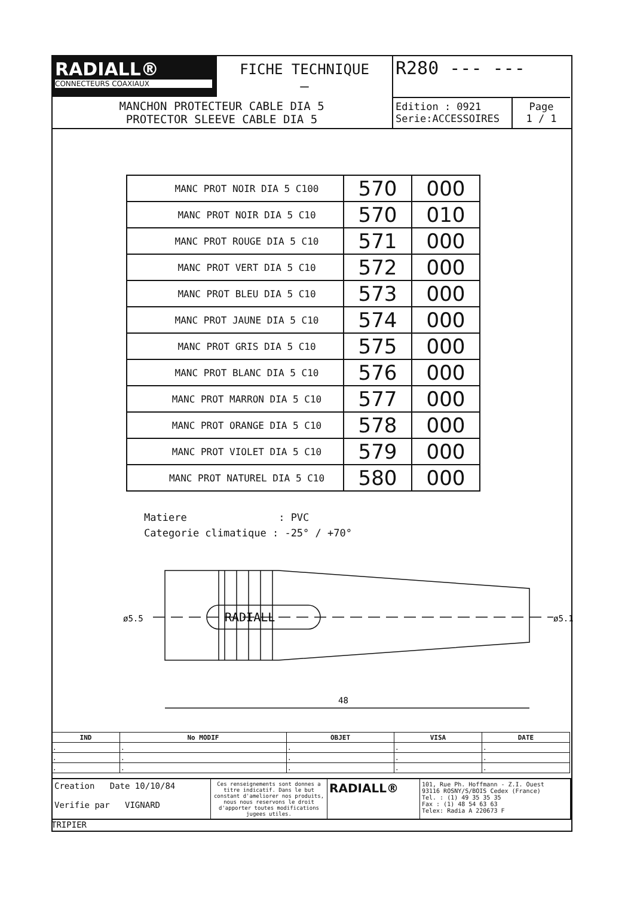RADIALL®
CONNECTEURS COAXIAUX
FICHE TECHNIQUE
–
R280 --- ---
MANCHON PROTECTEUR CABLE DIA 5
PROTECTOR SLEEVE CABLE DIA 5
Edition : 0921
Serie:ACCESSOIRES
Page
1 / 1
| MANC PROT NOIR DIA 5 C100 | 570 | 000 |
| MANC PROT NOIR DIA 5 C10 | 570 | 010 |
| MANC PROT ROUGE DIA 5 C10 | 571 | 000 |
| MANC PROT VERT DIA 5 C10 | 572 | 000 |
| MANC PROT BLEU DIA 5 C10 | 573 | 000 |
| MANC PROT JAUNE DIA 5 C10 | 574 | 000 |
| MANC PROT GRIS DIA 5 C10 | 575 | 000 |
| MANC PROT BLANC DIA 5 C10 | 576 | 000 |
| MANC PROT MARRON DIA 5 C10 | 577 | 000 |
| MANC PROT ORANGE DIA 5 C10 | 578 | 000 |
| MANC PROT VIOLET DIA 5 C10 | 579 | 000 |
| MANC PROT NATUREL DIA 5 C10 | 580 | 000 |
Matiere : PVC Categorie climatique : -25° / +70°
RADIALL
ø5.5
ø5.1
48
| IND | No MODIF | OBJET | VISA | DATE |
| --- | --- | --- | --- | --- |
| . | . | . | . | . |
| . | . | . | . | . |
| . | . | . | . | . |
Creation Date 10/10/84
Verifie par VIGNARD
Ces renseignements sont donnes a titre indicatif. Dans le but constant d'ameliorer nos produits, nous nous reservons le droit d'apporter toutes modifications jugees utiles.
RADIALL®
101, Rue Ph. Hoffmann - Z.I. Ouest
93116 ROSNY/S/BOIS Cedex (France)
Tel. : (1) 49 35 35 35
Fax : (1) 48 54 63 63
Telex: Radia A 220673 F
TRIPIER